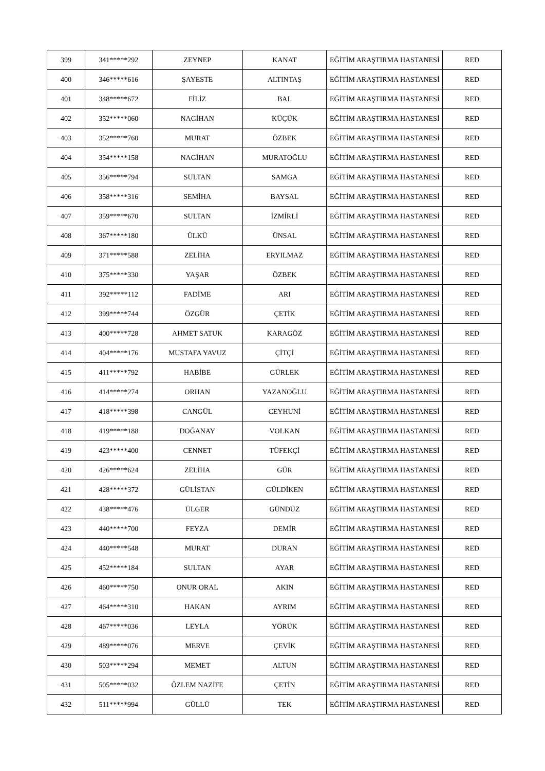| 399 | 341*****292 | ZEYNEP | KANAT | EĞİTİM ARAŞTIRMA HASTANESİ | RED |
| 400 | 346*****616 | ŞAYESTE | ALTINTAŞ | EĞİTİM ARAŞTIRMA HASTANESİ | RED |
| 401 | 348*****672 | FİLİZ | BAL | EĞİTİM ARAŞTIRMA HASTANESİ | RED |
| 402 | 352*****060 | NAGİHAN | KÜÇÜK | EĞİTİM ARAŞTIRMA HASTANESİ | RED |
| 403 | 352*****760 | MURAT | ÖZBEK | EĞİTİM ARAŞTIRMA HASTANESİ | RED |
| 404 | 354*****158 | NAGİHAN | MURATOĞLU | EĞİTİM ARAŞTIRMA HASTANESİ | RED |
| 405 | 356*****794 | SULTAN | SAMGA | EĞİTİM ARAŞTIRMA HASTANESİ | RED |
| 406 | 358*****316 | SEMİHA | BAYSAL | EĞİTİM ARAŞTIRMA HASTANESİ | RED |
| 407 | 359*****670 | SULTAN | İZMİRLİ | EĞİTİM ARAŞTIRMA HASTANESİ | RED |
| 408 | 367*****180 | ÜLKÜ | ÜNSAL | EĞİTİM ARAŞTIRMA HASTANESİ | RED |
| 409 | 371*****588 | ZELİHA | ERYILMAZ | EĞİTİM ARAŞTIRMA HASTANESİ | RED |
| 410 | 375*****330 | YAŞAR | ÖZBEK | EĞİTİM ARAŞTIRMA HASTANESİ | RED |
| 411 | 392*****112 | FADİME | ARI | EĞİTİM ARAŞTIRMA HASTANESİ | RED |
| 412 | 399*****744 | ÖZGÜR | ÇETİK | EĞİTİM ARAŞTIRMA HASTANESİ | RED |
| 413 | 400*****728 | AHMET SATUK | KARAGÖZ | EĞİTİM ARAŞTIRMA HASTANESİ | RED |
| 414 | 404*****176 | MUSTAFA YAVUZ | ÇİTÇİ | EĞİTİM ARAŞTIRMA HASTANESİ | RED |
| 415 | 411*****792 | HABİBE | GÜRLEK | EĞİTİM ARAŞTIRMA HASTANESİ | RED |
| 416 | 414*****274 | ORHAN | YAZANOĞLU | EĞİTİM ARAŞTIRMA HASTANESİ | RED |
| 417 | 418*****398 | CANGÜL | CEYHUNİ | EĞİTİM ARAŞTIRMA HASTANESİ | RED |
| 418 | 419*****188 | DOĞANAY | VOLKAN | EĞİTİM ARAŞTIRMA HASTANESİ | RED |
| 419 | 423*****400 | CENNET | TÜFEKÇİ | EĞİTİM ARAŞTIRMA HASTANESİ | RED |
| 420 | 426*****624 | ZELİHA | GÜR | EĞİTİM ARAŞTIRMA HASTANESİ | RED |
| 421 | 428*****372 | GÜLİSTAN | GÜLDİKEN | EĞİTİM ARAŞTIRMA HASTANESİ | RED |
| 422 | 438*****476 | ÜLGER | GÜNDÜZ | EĞİTİM ARAŞTIRMA HASTANESİ | RED |
| 423 | 440*****700 | FEYZA | DEMİR | EĞİTİM ARAŞTIRMA HASTANESİ | RED |
| 424 | 440*****548 | MURAT | DURAN | EĞİTİM ARAŞTIRMA HASTANESİ | RED |
| 425 | 452*****184 | SULTAN | AYAR | EĞİTİM ARAŞTIRMA HASTANESİ | RED |
| 426 | 460*****750 | ONUR ORAL | AKIN | EĞİTİM ARAŞTIRMA HASTANESİ | RED |
| 427 | 464*****310 | HAKAN | AYRIM | EĞİTİM ARAŞTIRMA HASTANESİ | RED |
| 428 | 467*****036 | LEYLA | YÖRÜK | EĞİTİM ARAŞTIRMA HASTANESİ | RED |
| 429 | 489*****076 | MERVE | ÇEVİK | EĞİTİM ARAŞTIRMA HASTANESİ | RED |
| 430 | 503*****294 | MEMET | ALTUN | EĞİTİM ARAŞTIRMA HASTANESİ | RED |
| 431 | 505*****032 | ÖZLEM NAZİFE | ÇETİN | EĞİTİM ARAŞTIRMA HASTANESİ | RED |
| 432 | 511*****994 | GÜLLÜ | TEK | EĞİTİM ARAŞTIRMA HASTANESİ | RED |